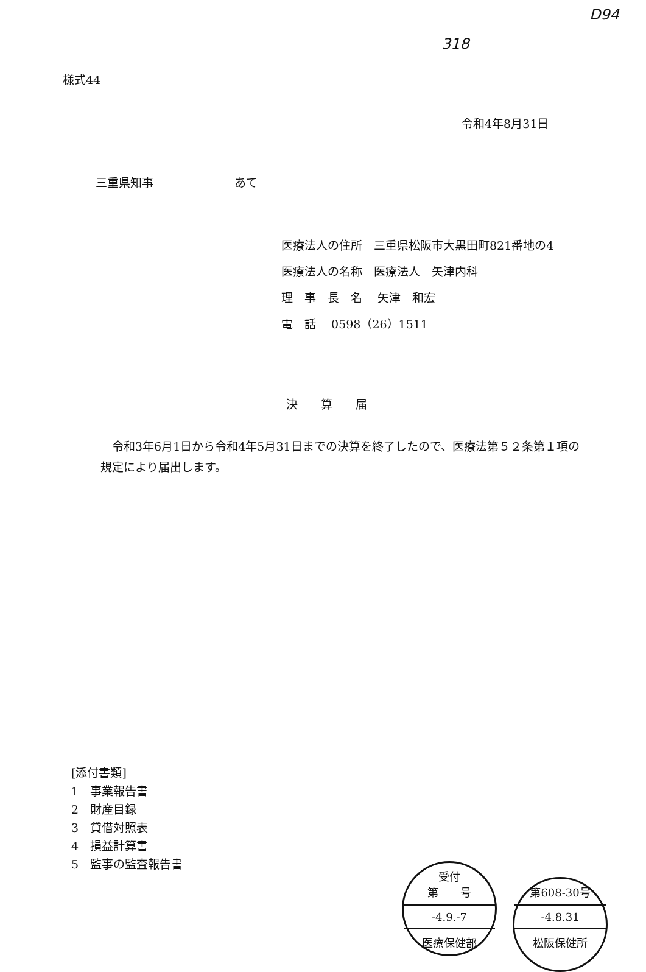D94
318
様式44
令和4年8月31日
三重県知事　　　　　　　あて
医療法人の住所　三重県松阪市大黒田町821番地の4
医療法人の名称　医療法人　矢津内科
理　事　長　名　 矢津　和宏
電　話　 0598（26）1511
決　　算　　届
　令和3年6月1日から令和4年5月31日までの決算を終了したので、医療法第５２条第１項の規定により届出します。
[添付書類]
1　事業報告書
2　財産目録
3　貸借対照表
4　損益計算書
5　監事の監査報告書
受付
第　　号
-4.9.-7
医療保健部
第608-30号
-4.8.31
松阪保健所